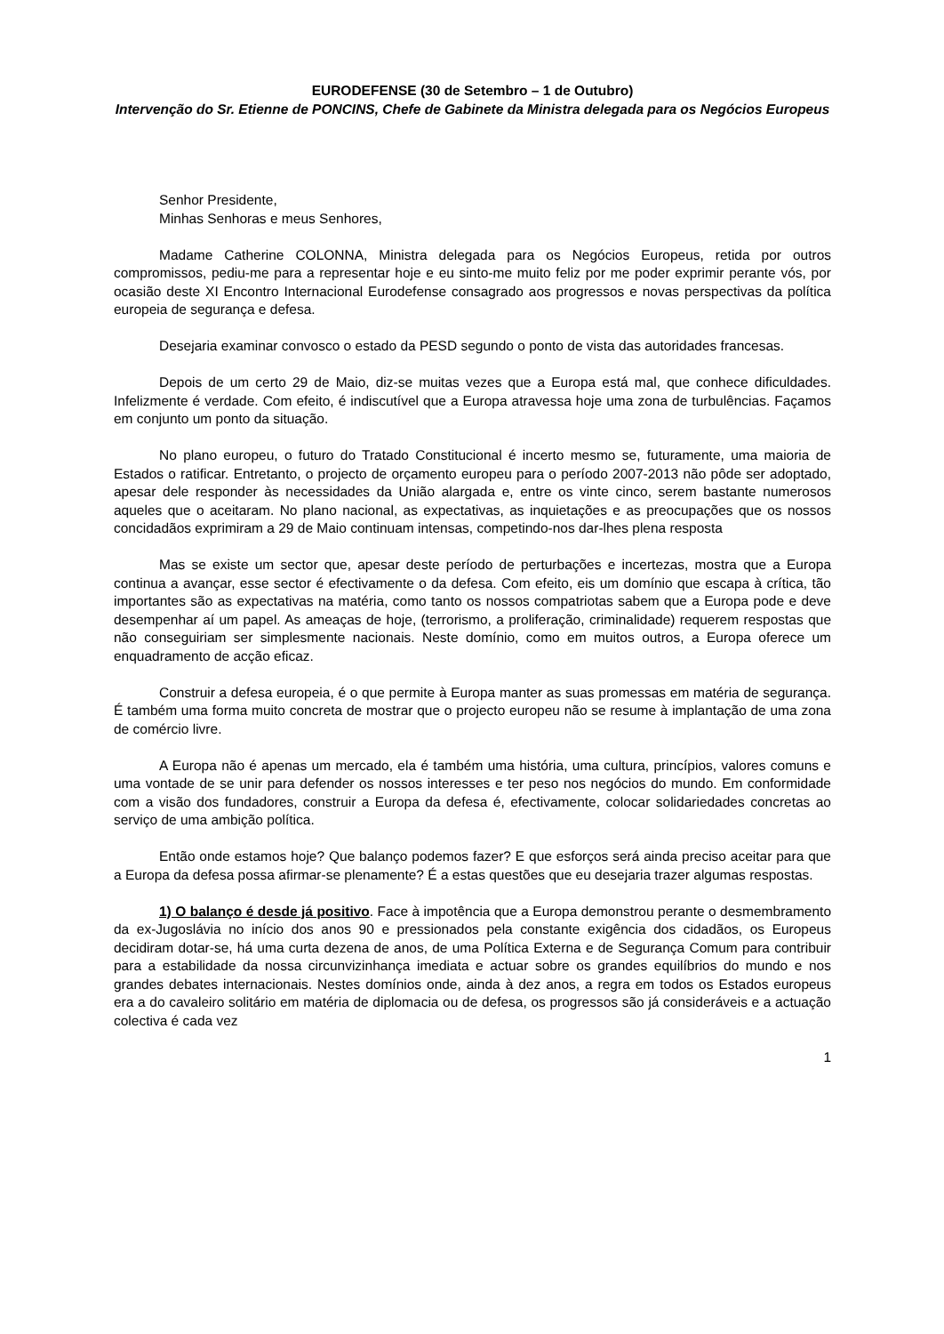EURODEFENSE (30 de Setembro – 1 de Outubro)
Intervenção do Sr. Etienne de PONCINS, Chefe de Gabinete da Ministra delegada para os Negócios Europeus
Senhor Presidente,
Minhas Senhoras e meus Senhores,
Madame Catherine COLONNA, Ministra delegada para os Negócios Europeus, retida por outros compromissos, pediu-me para a representar hoje e eu sinto-me muito feliz por me poder exprimir perante vós, por ocasião deste XI Encontro Internacional Eurodefense consagrado aos progressos e novas perspectivas da política europeia de segurança e defesa.
Desejaria examinar convosco o estado da PESD segundo o ponto de vista das autoridades francesas.
Depois de um certo 29 de Maio, diz-se muitas vezes que a Europa está mal, que conhece dificuldades. Infelizmente é verdade. Com efeito, é indiscutível que a Europa atravessa hoje uma zona de turbulências. Façamos em conjunto um ponto da situação.
No plano europeu, o futuro do Tratado Constitucional é incerto mesmo se, futuramente, uma maioria de Estados o ratificar. Entretanto, o projecto de orçamento europeu para o período 2007-2013 não pôde ser adoptado, apesar dele responder às necessidades da União alargada e, entre os vinte cinco, serem bastante numerosos aqueles que o aceitaram. No plano nacional, as expectativas, as inquietações e as preocupações que os nossos concidadãos exprimiram a 29 de Maio continuam intensas, competindo-nos dar-lhes plena resposta
Mas se existe um sector que, apesar deste período de perturbações e incertezas, mostra que a Europa continua a avançar, esse sector é efectivamente o da defesa. Com efeito, eis um domínio que escapa à crítica, tão importantes são as expectativas na matéria, como tanto os nossos compatriotas sabem que a Europa pode e deve desempenhar aí um papel. As ameaças de hoje, (terrorismo, a proliferação, criminalidade) requerem respostas que não conseguiriam ser simplesmente nacionais. Neste domínio, como em muitos outros, a Europa oferece um enquadramento de acção eficaz.
Construir a defesa europeia, é o que permite à Europa manter as suas promessas em matéria de segurança. É também uma forma muito concreta de mostrar que o projecto europeu não se resume à implantação de uma zona de comércio livre.
A Europa não é apenas um mercado, ela é também uma história, uma cultura, princípios, valores comuns e uma vontade de se unir para defender os nossos interesses e ter peso nos negócios do mundo. Em conformidade com a visão dos fundadores, construir a Europa da defesa é, efectivamente, colocar solidariedades concretas ao serviço de uma ambição política.
Então onde estamos hoje? Que balanço podemos fazer? E que esforços será ainda preciso aceitar para que a Europa da defesa possa afirmar-se plenamente? É a estas questões que eu desejaria trazer algumas respostas.
1) O balanço é desde já positivo. Face à impotência que a Europa demonstrou perante o desmembramento da ex-Jugoslávia no início dos anos 90 e pressionados pela constante exigência dos cidadãos, os Europeus decidiram dotar-se, há uma curta dezena de anos, de uma Política Externa e de Segurança Comum para contribuir para a estabilidade da nossa circunvizinhança imediata e actuar sobre os grandes equilíbrios do mundo e nos grandes debates internacionais. Nestes domínios onde, ainda à dez anos, a regra em todos os Estados europeus era a do cavaleiro solitário em matéria de diplomacia ou de defesa, os progressos são já consideráveis e a actuação colectiva é cada vez
1